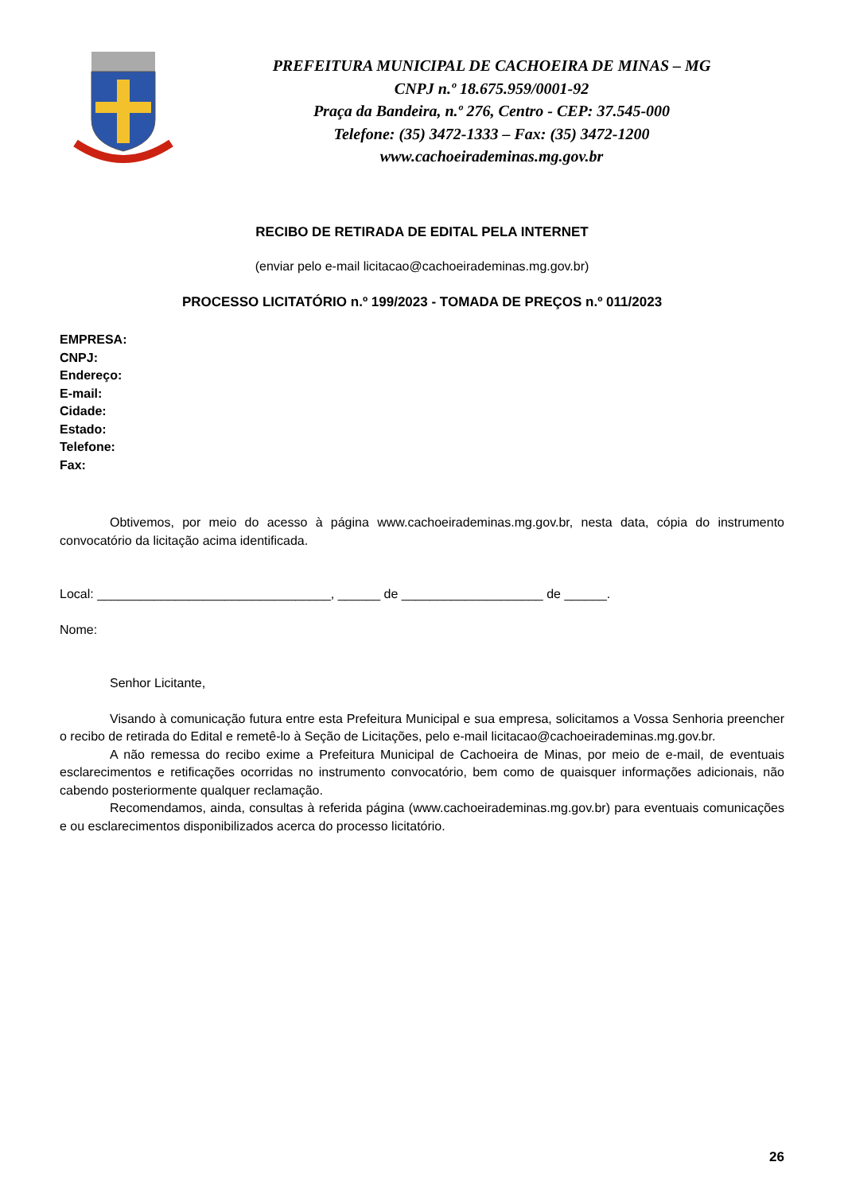PREFEITURA MUNICIPAL DE CACHOEIRA DE MINAS – MG
CNPJ n.º 18.675.959/0001-92
Praça da Bandeira, n.º 276, Centro - CEP: 37.545-000
Telefone: (35) 3472-1333 – Fax: (35) 3472-1200
www.cachoeirademinas.mg.gov.br
RECIBO DE RETIRADA DE EDITAL PELA INTERNET
(enviar pelo e-mail licitacao@cachoeirademinas.mg.gov.br)
PROCESSO LICITATÓRIO n.º 199/2023 - TOMADA DE PREÇOS n.º 011/2023
EMPRESA:
CNPJ:
Endereço:
E-mail:
Cidade:
Estado:
Telefone:
Fax:
Obtivemos, por meio do acesso à página www.cachoeirademinas.mg.gov.br, nesta data, cópia do instrumento convocatório da licitação acima identificada.
Local: _________________________________, ______ de ____________________ de ______.
Nome:
Senhor Licitante,
Visando à comunicação futura entre esta Prefeitura Municipal e sua empresa, solicitamos a Vossa Senhoria preencher o recibo de retirada do Edital e remetê-lo à Seção de Licitações, pelo e-mail licitacao@cachoeirademinas.mg.gov.br.
A não remessa do recibo exime a Prefeitura Municipal de Cachoeira de Minas, por meio de e-mail, de eventuais esclarecimentos e retificações ocorridas no instrumento convocatório, bem como de quaisquer informações adicionais, não cabendo posteriormente qualquer reclamação.
Recomendamos, ainda, consultas à referida página (www.cachoeirademinas.mg.gov.br) para eventuais comunicações e ou esclarecimentos disponibilizados acerca do processo licitatório.
26